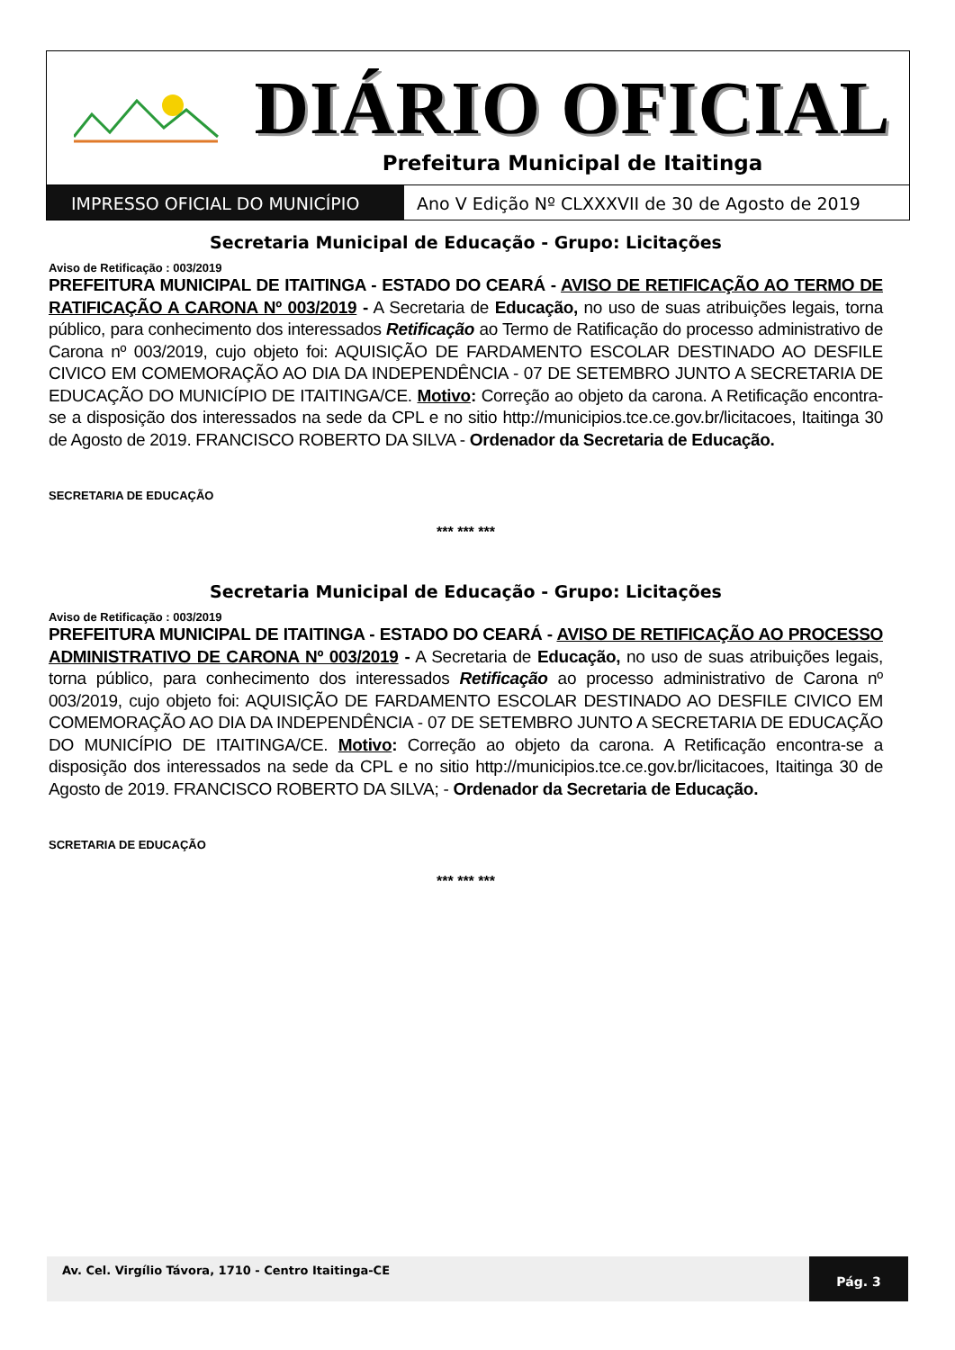DIÁRIO OFICIAL
Prefeitura Municipal de Itaitinga
IMPRESSO OFICIAL DO MUNICÍPIO Ano V Edição Nº CLXXXVII de 30 de Agosto de 2019
Secretaria Municipal de Educação - Grupo: Licitações
Aviso de Retificação : 003/2019
PREFEITURA MUNICIPAL DE ITAITINGA - ESTADO DO CEARÁ - AVISO DE RETIFICAÇÃO AO TERMO DE RATIFICAÇÃO A CARONA Nº 003/2019 - A Secretaria de Educação, no uso de suas atribuições legais, torna público, para conhecimento dos interessados Retificação ao Termo de Ratificação do processo administrativo de Carona nº 003/2019, cujo objeto foi: AQUISIÇÃO DE FARDAMENTO ESCOLAR DESTINADO AO DESFILE CIVICO EM COMEMORAÇÃO AO DIA DA INDEPENDÊNCIA - 07 DE SETEMBRO JUNTO A SECRETARIA DE EDUCAÇÃO DO MUNICÍPIO DE ITAITINGA/CE. Motivo: Correção ao objeto da carona. A Retificação encontra-se a disposição dos interessados na sede da CPL e no sitio http://municipios.tce.ce.gov.br/licitacoes, Itaitinga 30 de Agosto de 2019. FRANCISCO ROBERTO DA SILVA - Ordenador da Secretaria de Educação.
SECRETARIA DE EDUCAÇÃO
*** *** ***
Secretaria Municipal de Educação - Grupo: Licitações
Aviso de Retificação : 003/2019
PREFEITURA MUNICIPAL DE ITAITINGA - ESTADO DO CEARÁ - AVISO DE RETIFICAÇÃO AO PROCESSO ADMINISTRATIVO DE CARONA Nº 003/2019 - A Secretaria de Educação, no uso de suas atribuições legais, torna público, para conhecimento dos interessados Retificação ao processo administrativo de Carona nº 003/2019, cujo objeto foi: AQUISIÇÃO DE FARDAMENTO ESCOLAR DESTINADO AO DESFILE CIVICO EM COMEMORAÇÃO AO DIA DA INDEPENDÊNCIA - 07 DE SETEMBRO JUNTO A SECRETARIA DE EDUCAÇÃO DO MUNICÍPIO DE ITAITINGA/CE. Motivo: Correção ao objeto da carona. A Retificação encontra-se a disposição dos interessados na sede da CPL e no sitio http://municipios.tce.ce.gov.br/licitacoes, Itaitinga 30 de Agosto de 2019. FRANCISCO ROBERTO DA SILVA; - Ordenador da Secretaria de Educação.
SCRETARIA DE EDUCAÇÃO
*** *** ***
Av. Cel. Virgílio Távora, 1710 - Centro Itaitinga-CE
Pág. 3